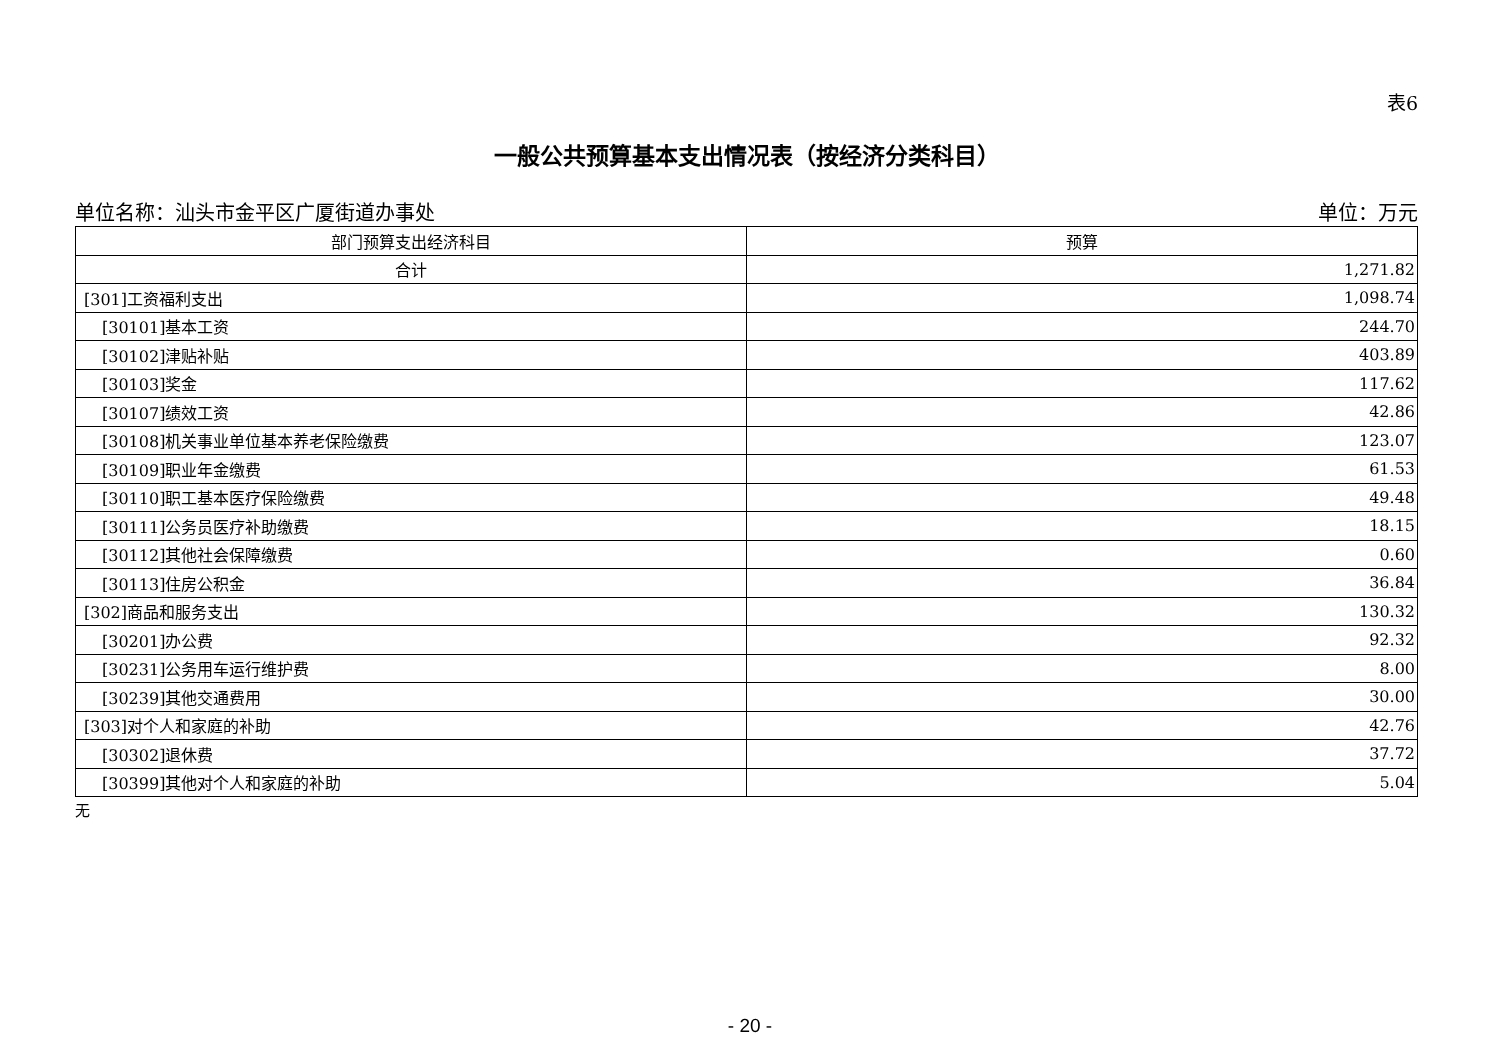表6
一般公共预算基本支出情况表（按经济分类科目）
单位名称：汕头市金平区广厦街道办事处 单位：万元
| 部门预算支出经济科目 | 预算 |
| --- | --- |
| 合计 | 1,271.82 |
| [301]工资福利支出 | 1,098.74 |
| [30101]基本工资 | 244.70 |
| [30102]津贴补贴 | 403.89 |
| [30103]奖金 | 117.62 |
| [30107]绩效工资 | 42.86 |
| [30108]机关事业单位基本养老保险缴费 | 123.07 |
| [30109]职业年金缴费 | 61.53 |
| [30110]职工基本医疗保险缴费 | 49.48 |
| [30111]公务员医疗补助缴费 | 18.15 |
| [30112]其他社会保障缴费 | 0.60 |
| [30113]住房公积金 | 36.84 |
| [302]商品和服务支出 | 130.32 |
| [30201]办公费 | 92.32 |
| [30231]公务用车运行维护费 | 8.00 |
| [30239]其他交通费用 | 30.00 |
| [303]对个人和家庭的补助 | 42.76 |
| [30302]退休费 | 37.72 |
| [30399]其他对个人和家庭的补助 | 5.04 |
无
- 20 -